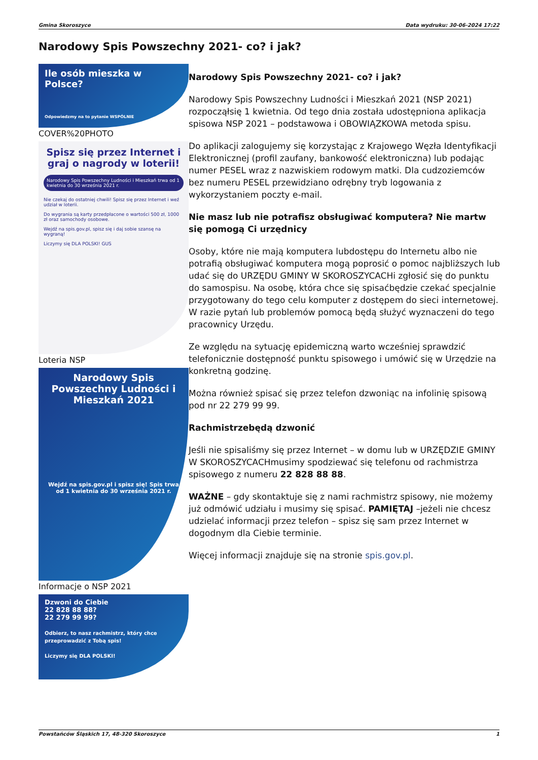Gmina Skoroszyce Data wydruku: 30-06-2024 17:22
Narodowy Spis Powszechny 2021- co? i jak?
Ile osób mieszka w Polsce?
Odpowiedzmy na to pytanie WSPÓLNIE
COVER%20PHOTO
Spisz się przez Internet i graj o nagrody w loterii!
Narodowy Spis Powszechny Ludności i Mieszkań trwa od 1 kwietnia do 30 września 2021 r.
Nie czekaj do ostatniej chwili! Spisz się przez Internet i weź udział w loterii.
Do wygrania są karty przedpłacone o wartości 500 zł, 1000 zł oraz samochody osobowe.
Wejdź na spis.gov.pl, spisz się i daj sobie szansę na wygraną!
Liczymy się DLA POLSKI! GUS
Loteria NSP
Narodowy Spis Powszechny Ludności i Mieszkań 2021
Wejdź na spis.gov.pl i spisz się! Spis trwa od 1 kwietnia do 30 września 2021 r.
Informacje o NSP 2021
Dzwoni do Ciebie
22 828 88 88?
22 279 99 99?
Odbierz, to nasz rachmistrz, który chce przeprowadzić z Tobą spis!
Liczymy się DLA POLSKI!
Narodowy Spis Powszechny 2021- co? i jak?
Narodowy Spis Powszechny Ludności i Mieszkań 2021 (NSP 2021) rozpocząłsię 1 kwietnia. Od tego dnia została udostępniona aplikacja spisowa NSP 2021 – podstawowa i OBOWIĄZKOWA metoda spisu.
Do aplikacji zalogujemy się korzystając z Krajowego Węzła Identyfikacji Elektronicznej (profil zaufany, bankowość elektroniczna) lub podając numer PESEL wraz z nazwiskiem rodowym matki. Dla cudzoziemców bez numeru PESEL przewidziano odrębny tryb logowania z wykorzystaniem poczty e-mail.
Nie masz lub nie potrafisz obsługiwać komputera? Nie martw się pomogą Ci urzędnicy
Osoby, które nie mają komputera lubdostępu do Internetu albo nie potrafią obsługiwać komputera mogą poprosić o pomoc najbliższych lub udać się do URZĘDU GMINY W SKOROSZYCACHi zgłosić się do punktu do samospisu. Na osobę, która chce się spisaćbędzie czekać specjalnie przygotowany do tego celu komputer z dostępem do sieci internetowej. W razie pytań lub problemów pomocą będą służyć wyznaczeni do tego pracownicy Urzędu.
Ze względu na sytuację epidemiczną warto wcześniej sprawdzić telefonicznie dostępność punktu spisowego i umówić się w Urzędzie na konkretną godzinę.
Można również spisać się przez telefon dzwoniąc na infolinię spisową pod nr 22 279 99 99.
Rachmistrzebędą dzwonić
Jeśli nie spisaliśmy się przez Internet – w domu lub w URZĘDZIE GMINY W SKOROSZYCACHmusimy spodziewać się telefonu od rachmistrza spisowego z numeru 22 828 88 88.
WAŻNE – gdy skontaktuje się z nami rachmistrz spisowy, nie możemy już odmówić udziału i musimy się spisać. PAMIĘTAJ –jeżeli nie chcesz udzielać informacji przez telefon – spisz się sam przez Internet w dogodnym dla Ciebie terminie.
Więcej informacji znajduje się na stronie spis.gov.pl.
Powstańców Śląskich 17, 48-320 Skoroszyce 1